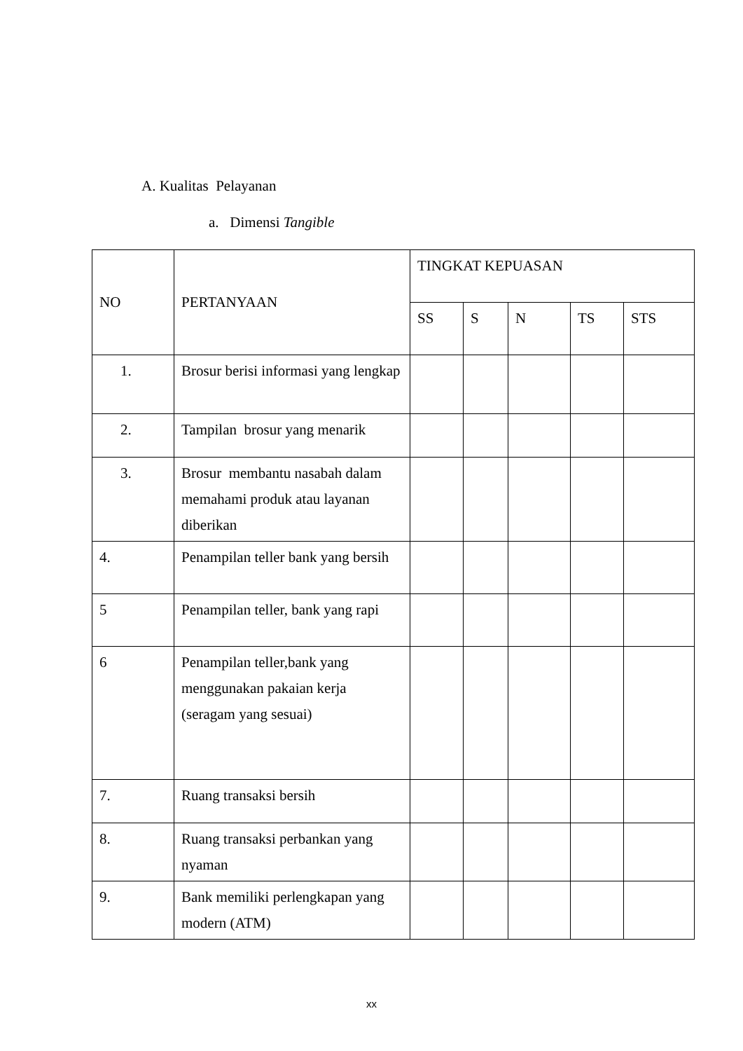A. Kualitas Pelayanan
a. Dimensi Tangible
| NO | PERTANYAAN | TINGKAT KEPUASAN | | | | |
| --- | --- | --- | --- | --- | --- | --- |
| | | SS | S | N | TS | STS |
| 1. | Brosur berisi informasi yang lengkap | | | | | |
| 2. | Tampilan brosur yang menarik | | | | | |
| 3. | Brosur membantu nasabah dalam memahami produk atau layanan diberikan | | | | | |
| 4. | Penampilan teller bank yang bersih | | | | | |
| 5 | Penampilan teller, bank yang rapi | | | | | |
| 6 | Penampilan teller,bank yang menggunakan pakaian kerja (seragam yang sesuai) | | | | | |
| 7. | Ruang transaksi bersih | | | | | |
| 8. | Ruang transaksi perbankan yang nyaman | | | | | |
| 9. | Bank memiliki perlengkapan yang modern (ATM) | | | | | |
xx